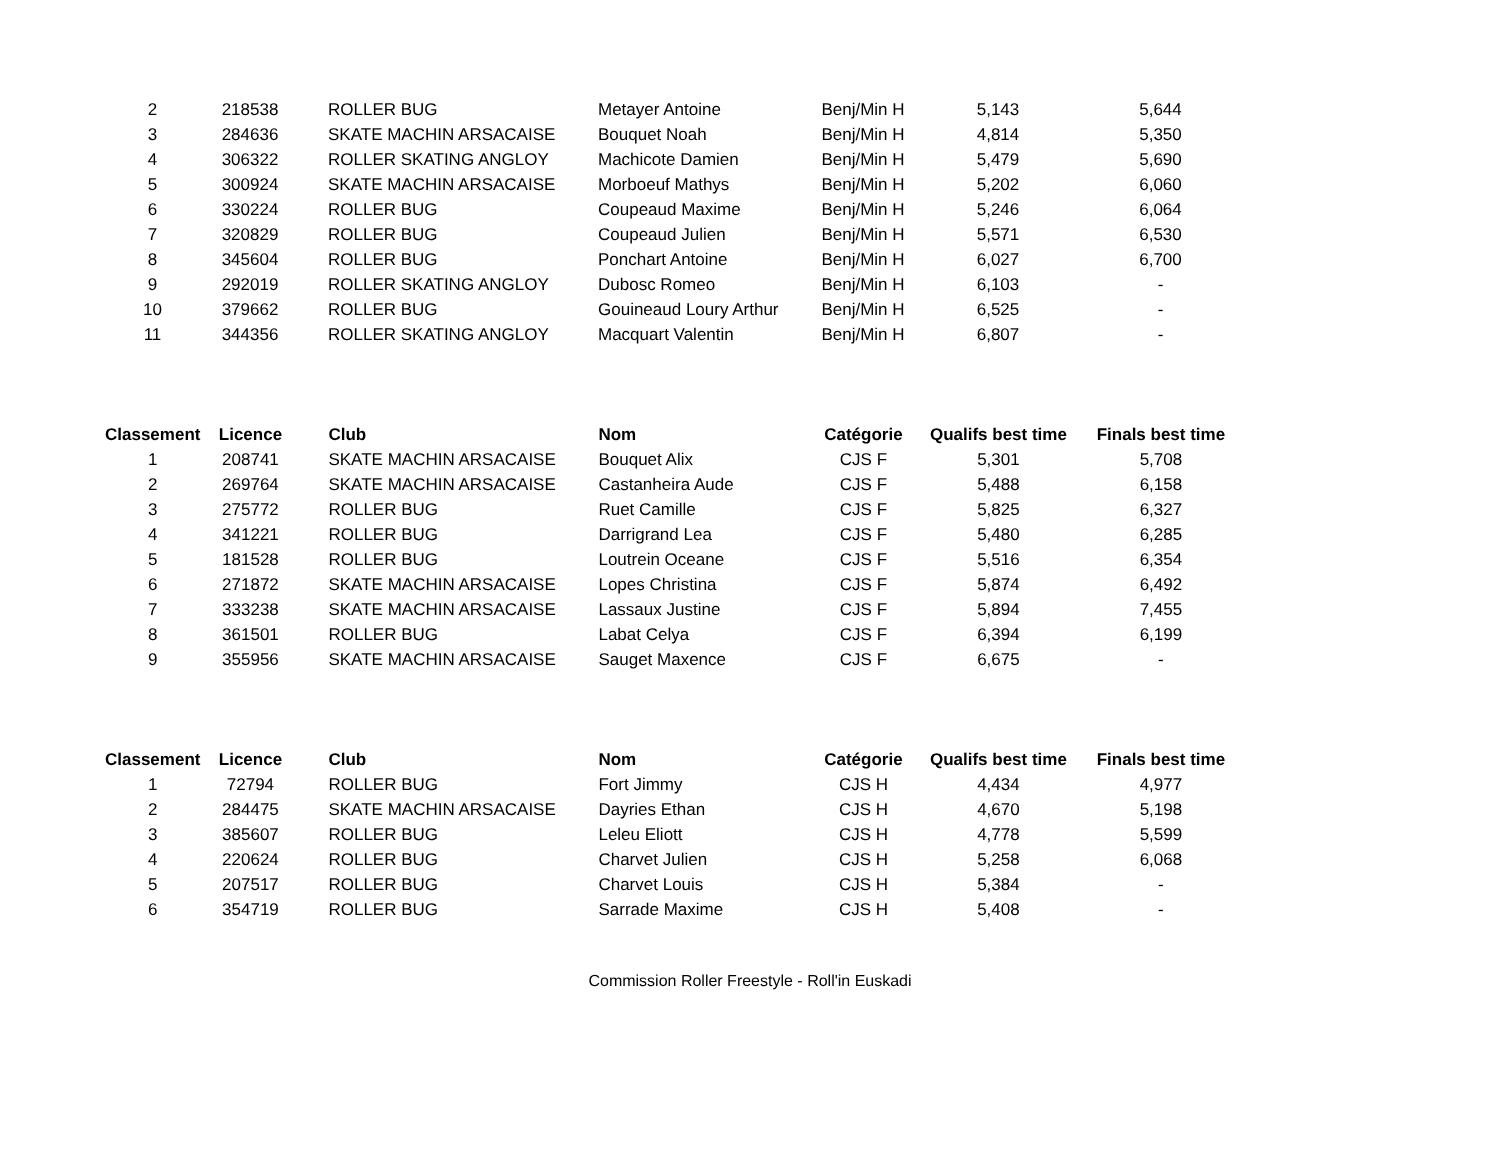| 2 | 218538 | ROLLER BUG | Metayer Antoine | Benj/Min H | 5,143 | 5,644 |
| 3 | 284636 | SKATE MACHIN ARSACAISE | Bouquet Noah | Benj/Min H | 4,814 | 5,350 |
| 4 | 306322 | ROLLER SKATING ANGLOY | Machicote Damien | Benj/Min H | 5,479 | 5,690 |
| 5 | 300924 | SKATE MACHIN ARSACAISE | Morboeuf Mathys | Benj/Min H | 5,202 | 6,060 |
| 6 | 330224 | ROLLER BUG | Coupeaud Maxime | Benj/Min H | 5,246 | 6,064 |
| 7 | 320829 | ROLLER BUG | Coupeaud Julien | Benj/Min H | 5,571 | 6,530 |
| 8 | 345604 | ROLLER BUG | Ponchart Antoine | Benj/Min H | 6,027 | 6,700 |
| 9 | 292019 | ROLLER SKATING ANGLOY | Dubosc Romeo | Benj/Min H | 6,103 | - |
| 10 | 379662 | ROLLER BUG | Gouineaud Loury Arthur | Benj/Min H | 6,525 | - |
| 11 | 344356 | ROLLER SKATING ANGLOY | Macquart Valentin | Benj/Min H | 6,807 | - |
| Classement | Licence | Club | Nom | Catégorie | Qualifs best time | Finals best time |
| --- | --- | --- | --- | --- | --- | --- |
| 1 | 208741 | SKATE MACHIN ARSACAISE | Bouquet Alix | CJS F | 5,301 | 5,708 |
| 2 | 269764 | SKATE MACHIN ARSACAISE | Castanheira Aude | CJS F | 5,488 | 6,158 |
| 3 | 275772 | ROLLER BUG | Ruet Camille | CJS F | 5,825 | 6,327 |
| 4 | 341221 | ROLLER BUG | Darrigrand Lea | CJS F | 5,480 | 6,285 |
| 5 | 181528 | ROLLER BUG | Loutrein Oceane | CJS F | 5,516 | 6,354 |
| 6 | 271872 | SKATE MACHIN ARSACAISE | Lopes Christina | CJS F | 5,874 | 6,492 |
| 7 | 333238 | SKATE MACHIN ARSACAISE | Lassaux Justine | CJS F | 5,894 | 7,455 |
| 8 | 361501 | ROLLER BUG | Labat Celya | CJS F | 6,394 | 6,199 |
| 9 | 355956 | SKATE MACHIN ARSACAISE | Sauget Maxence | CJS F | 6,675 | - |
| Classement | Licence | Club | Nom | Catégorie | Qualifs best time | Finals best time |
| --- | --- | --- | --- | --- | --- | --- |
| 1 | 72794 | ROLLER BUG | Fort Jimmy | CJS H | 4,434 | 4,977 |
| 2 | 284475 | SKATE MACHIN ARSACAISE | Dayries Ethan | CJS H | 4,670 | 5,198 |
| 3 | 385607 | ROLLER BUG | Leleu Eliott | CJS H | 4,778 | 5,599 |
| 4 | 220624 | ROLLER BUG | Charvet Julien | CJS H | 5,258 | 6,068 |
| 5 | 207517 | ROLLER BUG | Charvet Louis | CJS H | 5,384 | - |
| 6 | 354719 | ROLLER BUG | Sarrade Maxime | CJS H | 5,408 | - |
Commission Roller Freestyle - Roll'in Euskadi